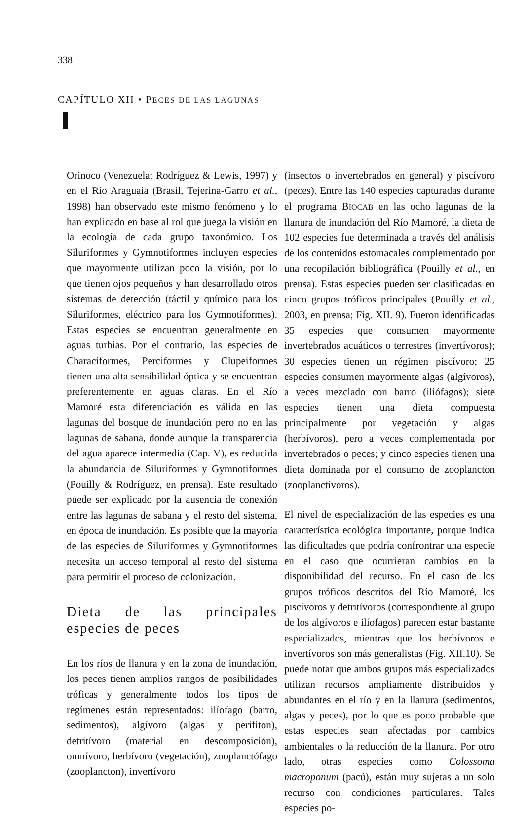338
CAPÍTULO XII • PECES DE LAS LAGUNAS
Orinoco (Venezuela; Rodríguez & Lewis, 1997) y en el Río Araguaia (Brasil, Tejerina-Garro et al., 1998) han observado este mismo fenómeno y lo han explicado en base al rol que juega la visión en la ecología de cada grupo taxonómico. Los Siluriformes y Gymnotiformes incluyen especies que mayormente utilizan poco la visión, por lo que tienen ojos pequeños y han desarrollado otros sistemas de detección (táctil y químico para los Siluriformes, eléctrico para los Gymnotiformes). Estas especies se encuentran generalmente en aguas turbias. Por el contrario, las especies de Characiformes, Perciformes y Clupeiformes tienen una alta sensibilidad óptica y se encuentran preferentemente en aguas claras. En el Río Mamoré esta diferenciación es válida en las lagunas del bosque de inundación pero no en las lagunas de sabana, donde aunque la transparencia del agua aparece intermedia (Cap. V), es reducida la abundancia de Siluriformes y Gymnotiformes (Pouilly & Rodríguez, en prensa). Este resultado puede ser explicado por la ausencia de conexión entre las lagunas de sabana y el resto del sistema, en época de inundación. Es posible que la mayoría de las especies de Siluriformes y Gymnotiformes necesita un acceso temporal al resto del sistema para permitir el proceso de colonización.
Dieta de las principales especies de peces
En los ríos de llanura y en la zona de inundación, los peces tienen amplios rangos de posibilidades tróficas y generalmente todos los tipos de regímenes están representados: ilíofago (barro, sedimentos), algívoro (algas y perifiton), detritívoro (material en descomposición), omnívoro, herbívoro (vegetación), zooplanctófago (zooplancton), invertívoro
(insectos o invertebrados en general) y piscívoro (peces). Entre las 140 especies capturadas durante el programa BIOCAB en las ocho lagunas de la llanura de inundación del Río Mamoré, la dieta de 102 especies fue determinada a través del análisis de los contenidos estomacales complementado por una recopilación bibliográfica (Pouilly et al., en prensa). Estas especies pueden ser clasificadas en cinco grupos tróficos principales (Pouilly et al., 2003, en prensa; Fig. XII. 9). Fueron identificadas 35 especies que consumen mayormente invertebrados acuáticos o terrestres (invertívoros); 30 especies tienen un régimen piscívoro; 25 especies consumen mayormente algas (algívoros), a veces mezclado con barro (iliófagos); siete especies tienen una dieta compuesta principalmente por vegetación y algas (herbívoros), pero a veces complementada por invertebrados o peces; y cinco especies tienen una dieta dominada por el consumo de zooplancton (zooplanctívoros).
El nivel de especialización de las especies es una característica ecológica importante, porque indica las dificultades que podría confrontrar una especie en el caso que ocurrieran cambios en la disponibilidad del recurso. En el caso de los grupos tróficos descritos del Río Mamoré, los piscívoros y detritívoros (correspondiente al grupo de los algívoros e ilíofagos) parecen estar bastante especializados, mientras que los herbívoros e invertívoros son más generalistas (Fig. XII.10). Se puede notar que ambos grupos más especializados utilizan recursos ampliamente distribuidos y abundantes en el río y en la llanura (sedimentos, algas y peces), por lo que es poco probable que estas especies sean afectadas por cambios ambientales o la reducción de la llanura. Por otro lado, otras especies como Colossoma macroponum (pacú), están muy sujetas a un solo recurso con condiciones particulares. Tales especies po-